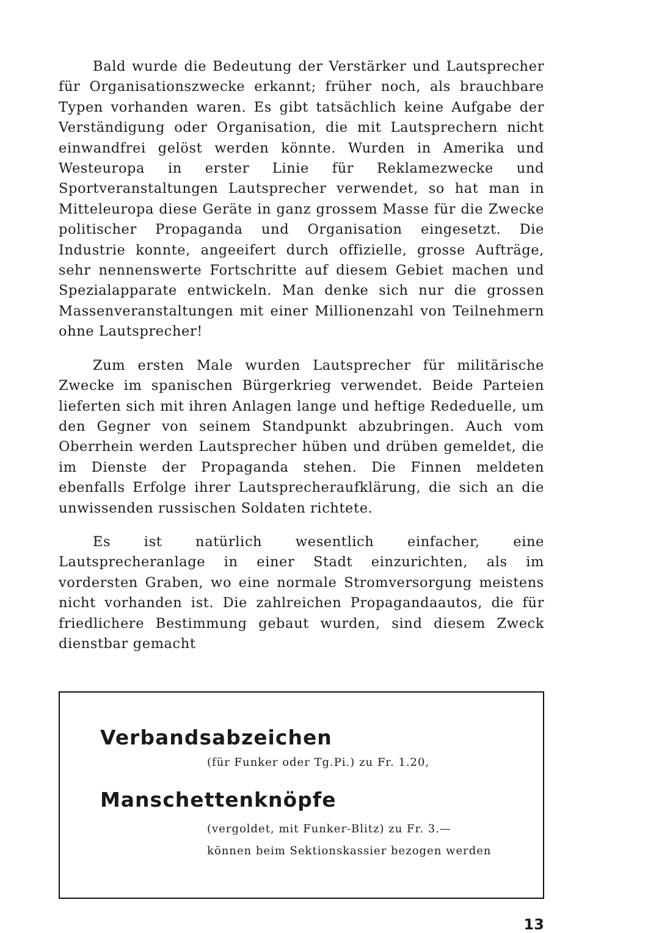Bald wurde die Bedeutung der Verstärker und Lautsprecher für Organisationszwecke erkannt; früher noch, als brauchbare Typen vorhanden waren. Es gibt tatsächlich keine Aufgabe der Verständigung oder Organisation, die mit Lautsprechern nicht einwandfrei gelöst werden könnte. Wurden in Amerika und Westeuropa in erster Linie für Reklamezwecke und Sportveranstaltungen Lautsprecher verwendet, so hat man in Mitteleuropa diese Geräte in ganz grossem Masse für die Zwecke politischer Propaganda und Organisation eingesetzt. Die Industrie konnte, angeeifert durch offizielle, grosse Aufträge, sehr nennenswerte Fortschritte auf diesem Gebiet machen und Spezialapparate entwickeln. Man denke sich nur die grossen Massenveranstaltungen mit einer Millionenzahl von Teilnehmern ohne Lautsprecher!
Zum ersten Male wurden Lautsprecher für militärische Zwecke im spanischen Bürgerkrieg verwendet. Beide Parteien lieferten sich mit ihren Anlagen lange und heftige Rededuelle, um den Gegner von seinem Standpunkt abzubringen. Auch vom Oberrhein werden Lautsprecher hüben und drüben gemeldet, die im Dienste der Propaganda stehen. Die Finnen meldeten ebenfalls Erfolge ihrer Lautsprecheraufklärung, die sich an die unwissenden russischen Soldaten richtete.
Es ist natürlich wesentlich einfacher, eine Lautsprecheranlage in einer Stadt einzurichten, als im vordersten Graben, wo eine normale Stromversorgung meistens nicht vorhanden ist. Die zahlreichen Propagandaautos, die für friedlichere Bestimmung gebaut wurden, sind diesem Zweck dienstbar gemacht
Verbandsabzeichen
(für Funker oder Tg.Pi.) zu Fr. 1.20,
Manschettenknöpfe
(vergoldet, mit Funker-Blitz) zu Fr. 3.—
können beim Sektionskassier bezogen werden
13